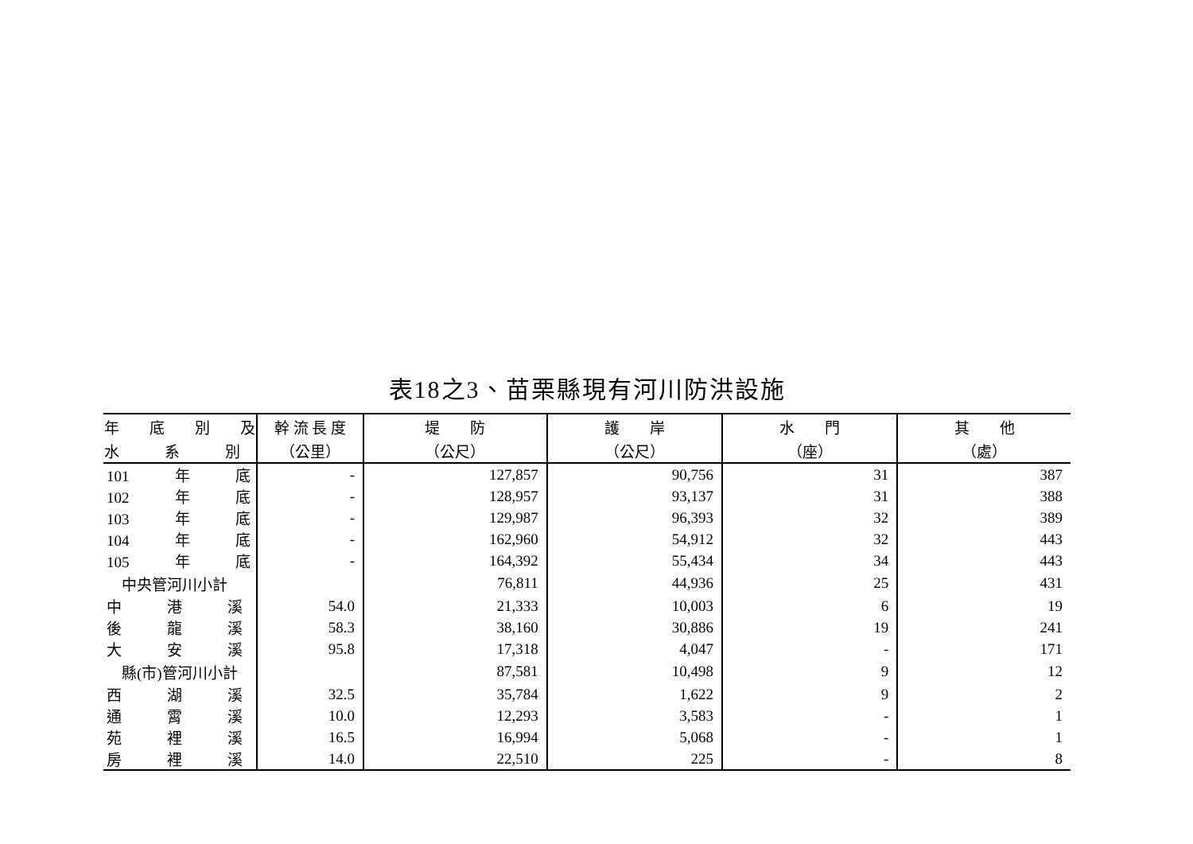表18之3、苗栗縣現有河川防洪設施
| 年 底 別 及 | 幹 流 長 度 | 堤 防 | 護 岸 | 水 門 | 其 他 |
| --- | --- | --- | --- | --- | --- |
| 水 系 別 | （公里） | （公尺） | （公尺） | （座） | （處） |
| 101 年 底 | - | 127,857 | 90,756 | 31 | 387 |
| 102 年 底 | - | 128,957 | 93,137 | 31 | 388 |
| 103 年 底 | - | 129,987 | 96,393 | 32 | 389 |
| 104 年 底 | - | 162,960 | 54,912 | 32 | 443 |
| 105 年 底 | - | 164,392 | 55,434 | 34 | 443 |
| 中央管河川小計 | | 76,811 | 44,936 | 25 | 431 |
| 中 港 溪 | 54.0 | 21,333 | 10,003 | 6 | 19 |
| 後 龍 溪 | 58.3 | 38,160 | 30,886 | 19 | 241 |
| 大 安 溪 | 95.8 | 17,318 | 4,047 | - | 171 |
| 縣(市)管河川小計 | | 87,581 | 10,498 | 9 | 12 |
| 西 湖 溪 | 32.5 | 35,784 | 1,622 | 9 | 2 |
| 通 霄 溪 | 10.0 | 12,293 | 3,583 | - | 1 |
| 苑 裡 溪 | 16.5 | 16,994 | 5,068 | - | 1 |
| 房 裡 溪 | 14.0 | 22,510 | 225 | - | 8 |